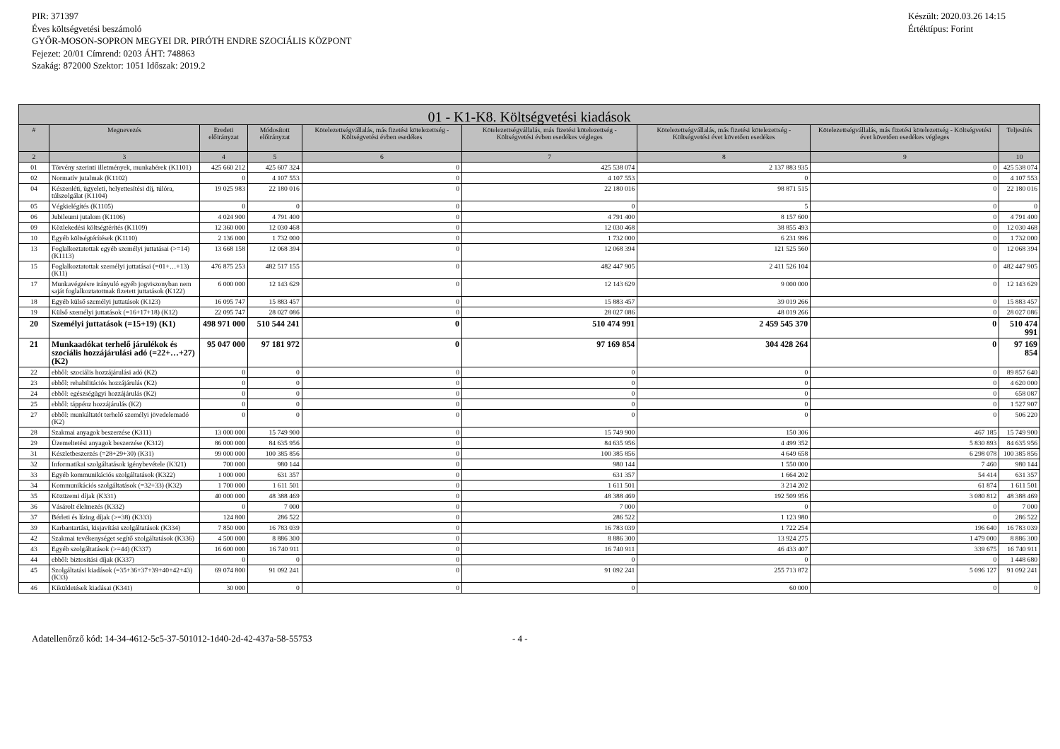PIR: 371397
Éves költségvetési beszámoló
GYŐR-MOSON-SOPRON MEGYEI DR. PIRÓTH ENDRE SZOCIÁLIS KÖZPONT
Fejezet: 20/01 Címrend: 0203 ÁHT: 748863
Szakág: 872000 Szektor: 1051 Időszak: 2019.2
Készült: 2020.03.26 14:15
Értéktípus: Forint
| 01 - K1-K8. Költségvetési kiadások | | | | | | | | |
| --- | --- | --- | --- | --- | --- | --- | --- | --- |
| # | Megnevezés | Eredeti előirányzat | Módosított előirányzat | Kötelezettségvállalás, más fizetési kötelezettség - Költségvetési évben esedékes | Kötelezettségvállalás, más fizetési kötelezettség - Költségvetési évben esedékes végleges | Kötelezettségvállalás, más fizetési kötelezettség - Költségvetési évet követően esedékes | Kötelezettségvállalás, más fizetési kötelezettség - Költségvetési évet követően esedékes végleges | Teljesítés |
| 2 | 3 | 4 | 5 | 6 | 7 | 8 | 9 | 10 |
| 01 | Törvény szerinti illetmények, munkabérek (K1101) | 425 660 212 | 425 607 324 | 0 | 425 538 074 | 2 137 883 935 | 0 | 425 538 074 |
| 02 | Normatív jutalmak (K1102) | 0 | 4 107 553 | 0 | 4 107 553 | 0 | 0 | 4 107 553 |
| 04 | Készenléti, ügyeleti, helyettesítési díj, túlóra, túlszolgálat (K1104) | 19 025 983 | 22 180 016 | 0 | 22 180 016 | 98 871 515 | 0 | 22 180 016 |
| 05 | Végkielégítés (K1105) | 0 | 0 | 0 | 0 | 5 | 0 | 0 |
| 06 | Jubileumi jutalom (K1106) | 4 024 900 | 4 791 400 | 0 | 4 791 400 | 8 157 600 | 0 | 4 791 400 |
| 09 | Közlekedési költségtérítés (K1109) | 12 360 000 | 12 030 468 | 0 | 12 030 468 | 38 855 493 | 0 | 12 030 468 |
| 10 | Egyéb költségtérítések (K1110) | 2 136 000 | 1 732 000 | 0 | 1 732 000 | 6 231 996 | 0 | 1 732 000 |
| 13 | Foglalkoztatottak egyéb személyi juttatásai (>=14) (K1113) | 13 668 158 | 12 068 394 | 0 | 12 068 394 | 121 525 560 | 0 | 12 068 394 |
| 15 | Foglalkoztatottak személyi juttatásai (=01+…+13) (K11) | 476 875 253 | 482 517 155 | 0 | 482 447 905 | 2 411 526 104 | 0 | 482 447 905 |
| 17 | Munkavégzésre irányuló egyéb jogviszonyban nem saját foglalkoztatottnak fizetett juttatások (K122) | 6 000 000 | 12 143 629 | 0 | 12 143 629 | 9 000 000 | 0 | 12 143 629 |
| 18 | Egyéb külső személyi juttatások (K123) | 16 095 747 | 15 883 457 | 0 | 15 883 457 | 39 019 266 | 0 | 15 883 457 |
| 19 | Külső személyi juttatások (=16+17+18) (K12) | 22 095 747 | 28 027 086 | 0 | 28 027 086 | 48 019 266 | 0 | 28 027 086 |
| 20 | Személyi juttatások (=15+19) (K1) | 498 971 000 | 510 544 241 | 0 | 510 474 991 | 2 459 545 370 | 0 | 510 474 991 |
| 21 | Munkaadókat terhelő járulékok és szociális hozzájárulási adó (=22+…+27) (K2) | 95 047 000 | 97 181 972 | 0 | 97 169 854 | 304 428 264 | 0 | 97 169 854 |
| 22 | ebből: szociális hozzájárulási adó (K2) | 0 | 0 | 0 | 0 | 0 | 0 | 89 857 640 |
| 23 | ebből: rehabilitációs hozzájárulás (K2) | 0 | 0 | 0 | 0 | 0 | 0 | 4 620 000 |
| 24 | ebből: egészségügyi hozzájárulás (K2) | 0 | 0 | 0 | 0 | 0 | 0 | 658 087 |
| 25 | ebből: táppénz hozzájárulás (K2) | 0 | 0 | 0 | 0 | 0 | 0 | 1 527 907 |
| 27 | ebből: munkáltatót terhelő személyi jövedelemadó (K2) | 0 | 0 | 0 | 0 | 0 | 0 | 506 220 |
| 28 | Szakmai anyagok beszerzése (K311) | 13 000 000 | 15 749 900 | 0 | 15 749 900 | 150 306 | 467 185 | 15 749 900 |
| 29 | Üzemeltetési anyagok beszerzése (K312) | 86 000 000 | 84 635 956 | 0 | 84 635 956 | 4 499 352 | 5 830 893 | 84 635 956 |
| 31 | Készletbeszerzés (=28+29+30) (K31) | 99 000 000 | 100 385 856 | 0 | 100 385 856 | 4 649 658 | 6 298 078 | 100 385 856 |
| 32 | Informatikai szolgáltatások igénybevétele (K321) | 700 000 | 980 144 | 0 | 980 144 | 1 550 000 | 7 460 | 980 144 |
| 33 | Egyéb kommunikációs szolgáltatások (K322) | 1 000 000 | 631 357 | 0 | 631 357 | 1 664 202 | 54 414 | 631 357 |
| 34 | Kommunikációs szolgáltatások (=32+33) (K32) | 1 700 000 | 1 611 501 | 0 | 1 611 501 | 3 214 202 | 61 874 | 1 611 501 |
| 35 | Közüzemi díjak (K331) | 40 000 000 | 48 388 469 | 0 | 48 388 469 | 192 509 956 | 3 080 812 | 48 388 469 |
| 36 | Vásárolt élelmezés (K332) | 0 | 7 000 | 0 | 7 000 | 0 | 0 | 7 000 |
| 37 | Bérleti és lízing díjak (>=38) (K333) | 124 800 | 286 522 | 0 | 286 522 | 1 123 980 | 0 | 286 522 |
| 39 | Karbantartási, kisjavítási szolgáltatások (K334) | 7 850 000 | 16 783 039 | 0 | 16 783 039 | 1 722 254 | 196 640 | 16 783 039 |
| 42 | Szakmai tevékenységet segítő szolgáltatások (K336) | 4 500 000 | 8 886 300 | 0 | 8 886 300 | 13 924 275 | 1 479 000 | 8 886 300 |
| 43 | Egyéb szolgáltatások (>=44) (K337) | 16 600 000 | 16 740 911 | 0 | 16 740 911 | 46 433 407 | 339 675 | 16 740 911 |
| 44 | ebből: biztosítási díjak (K337) | 0 | 0 | 0 | 0 | 0 | 0 | 1 448 680 |
| 45 | Szolgáltatási kiadások (=35+36+37+39+40+42+43) (K33) | 69 074 800 | 91 092 241 | 0 | 91 092 241 | 255 713 872 | 5 096 127 | 91 092 241 |
| 46 | Kiküldetések kiadásai (K341) | 30 000 | 0 | 0 | 0 | 60 000 | 0 | 0 |
Adatellenőrző kód: 14-34-4612-5c5-37-501012-1d40-2d-42-437a-58-55753 - 4 -